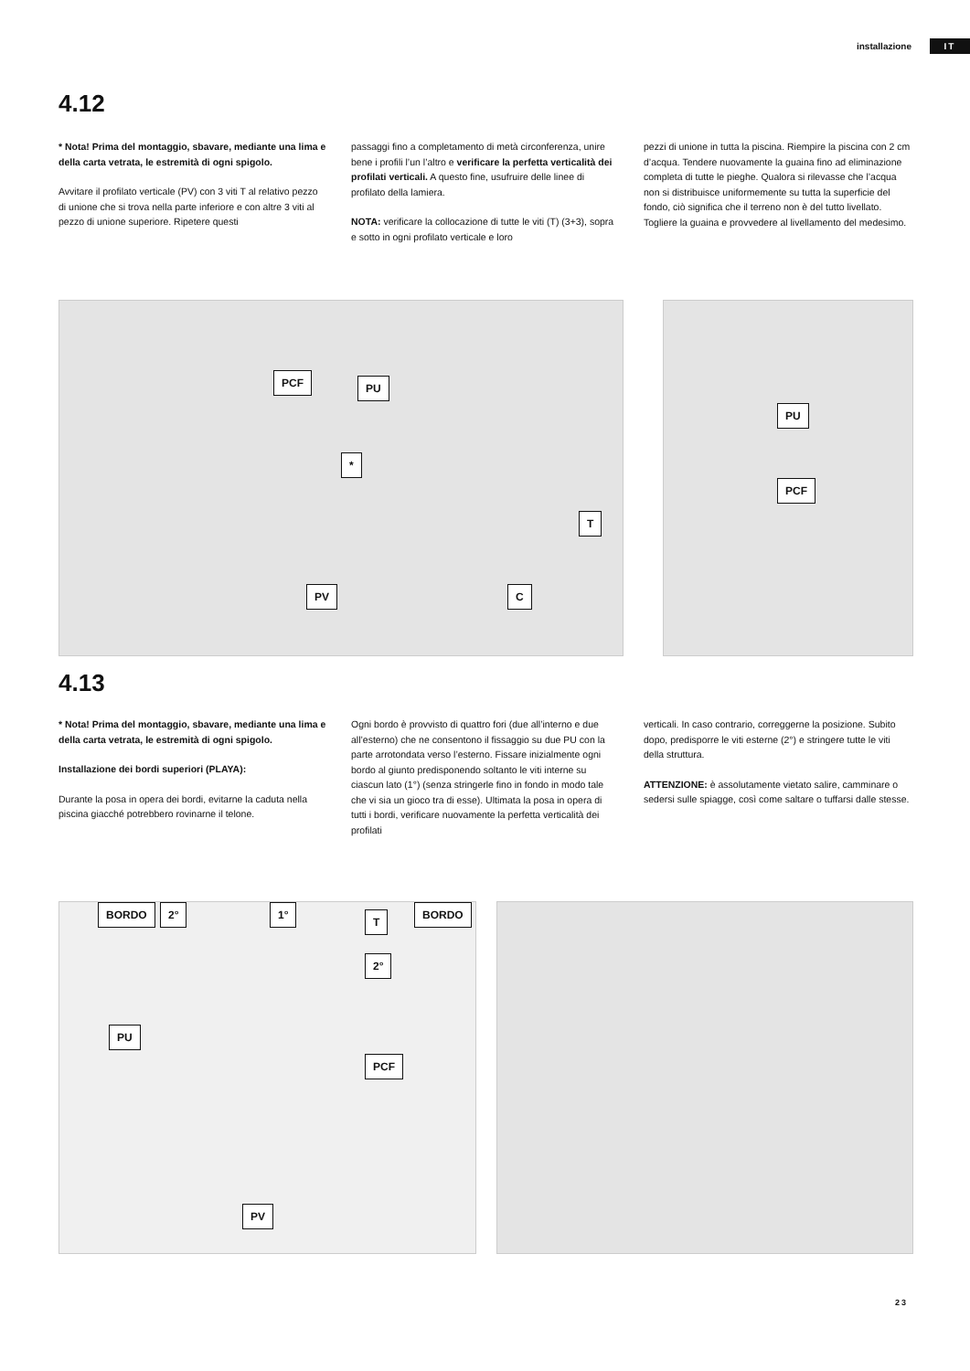installazione IT
4.12
* Nota! Prima del montaggio, sbavare, mediante una lima e della carta vetrata, le estremità di ogni spigolo.
Avvitare il profilato verticale (PV) con 3 viti T al relativo pezzo di unione che si trova nella parte inferiore e con altre 3 viti al pezzo di unione superiore. Ripetere questi
passaggi fino a completamento di metà circonferenza, unire bene i profili l’un l’altro e verificare la perfetta verticalità dei profilati verticali. A questo fine, usufruire delle linee di profilato della lamiera.
NOTA: verificare la collocazione di tutte le viti (T) (3+3), sopra e sotto in ogni profilato verticale e loro
pezzi di unione in tutta la piscina. Riempire la piscina con 2 cm d’acqua. Tendere nuovamente la guaina fino ad eliminazione completa di tutte le pieghe. Qualora si rilevasse che l’acqua non si distribuisce uniformemente su tutta la superficie del fondo, ciò significa che il terreno non è del tutto livellato. Togliere la guaina e provvedere al livellamento del medesimo.
PCF PU
*
T
PV C
PU
PCF
4.13
* Nota! Prima del montaggio, sbavare, mediante una lima e della carta vetrata, le estremità di ogni spigolo.
Installazione dei bordi superiori (PLAYA):
Durante la posa in opera dei bordi, evitarne la caduta nella piscina giacché potrebbero rovinarne il telone.
Ogni bordo è provvisto di quattro fori (due all’interno e due all’esterno) che ne consentono il fissaggio su due PU con la parte arrotondata verso l’esterno. Fissare inizialmente ogni bordo al giunto predisponendo soltanto le viti interne su ciascun lato (1°) (senza stringerle fino in fondo in modo tale che vi sia un gioco tra di esse). Ultimata la posa in opera di tutti i bordi, verificare nuovamente la perfetta verticalità dei profilati
verticali. In caso contrario, correggerne la posizione. Subito dopo, predisporre le viti esterne (2°) e stringere tutte le viti della struttura.
ATTENZIONE: è assolutamente vietato salire, camminare o sedersi sulle spiagge, così come saltare o tuffarsi dalle stesse.
BORDO 2° 1°
T
BORDO
2°
PU
PCF
PV
23